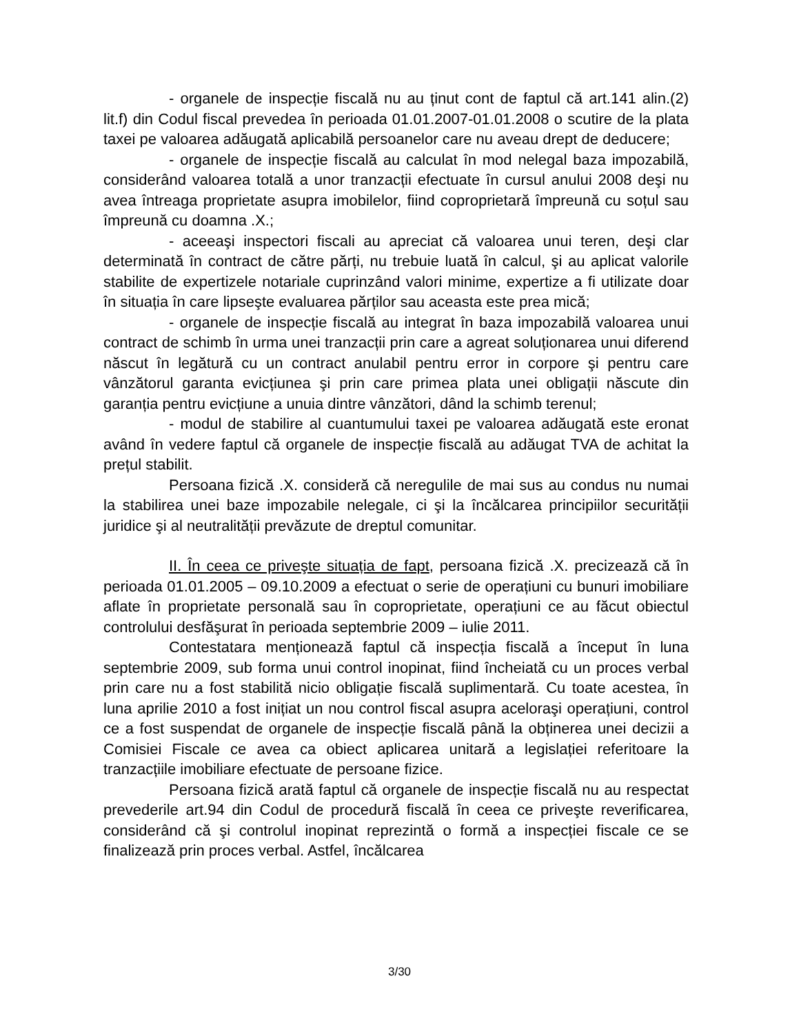- organele de inspecție fiscală nu au ținut cont de faptul că art.141 alin.(2) lit.f) din Codul fiscal prevedea în perioada 01.01.2007-01.01.2008 o scutire de la plata taxei pe valoarea adăugată aplicabilă persoanelor care nu aveau drept de deducere;
- organele de inspecție fiscală au calculat în mod nelegal baza impozabilă, considerând valoarea totală a unor tranzacții efectuate în cursul anului 2008 deşi nu avea întreaga proprietate asupra imobilelor, fiind coproprietară împreună cu soțul sau împreună cu doamna .X.;
- aceeaşi inspectori fiscali au apreciat că valoarea unui teren, deşi clar determinată în contract de către părți, nu trebuie luată în calcul, şi au aplicat valorile stabilite de expertizele notariale cuprinzând valori minime, expertize a fi utilizate doar în situația în care lipseşte evaluarea părților sau aceasta este prea mică;
- organele de inspecție fiscală au integrat în baza impozabilă valoarea unui contract de schimb în urma unei tranzacții prin care a agreat soluționarea unui diferend născut în legătură cu un contract anulabil pentru error in corpore şi pentru care vânzătorul garanta evicțiunea şi prin care primea plata unei obligații născute din garanția pentru evicțiune a unuia dintre vânzători, dând la schimb terenul;
- modul de stabilire al cuantumului taxei pe valoarea adăugată este eronat având în vedere faptul că organele de inspecție fiscală au adăugat TVA de achitat la prețul stabilit.
Persoana fizică .X. consideră că neregulile de mai sus au condus nu numai la stabilirea unei baze impozabile nelegale, ci şi la încălcarea principiilor securității juridice şi al neutralității prevăzute de dreptul comunitar.
II. În ceea ce priveşte situația de fapt, persoana fizică .X. precizează că în perioada 01.01.2005 – 09.10.2009 a efectuat o serie de operațiuni cu bunuri imobiliare aflate în proprietate personală sau în coproprietate, operațiuni ce au făcut obiectul controlului desfăşurat în perioada septembrie 2009 – iulie 2011.
Contestatara menționează faptul că inspecția fiscală a început în luna septembrie 2009, sub forma unui control inopinat, fiind încheiată cu un proces verbal prin care nu a fost stabilită nicio obligație fiscală suplimentară. Cu toate acestea, în luna aprilie 2010 a fost inițiat un nou control fiscal asupra aceloraşi operațiuni, control ce a fost suspendat de organele de inspecție fiscală până la obținerea unei decizii a Comisiei Fiscale ce avea ca obiect aplicarea unitară a legislației referitoare la tranzacțiile imobiliare efectuate de persoane fizice.
Persoana fizică arată faptul că organele de inspecție fiscală nu au respectat prevederile art.94 din Codul de procedură fiscală în ceea ce priveşte reverificarea, considerând că şi controlul inopinat reprezintă o formă a inspecției fiscale ce se finalizează prin proces verbal. Astfel, încălcarea
3/30